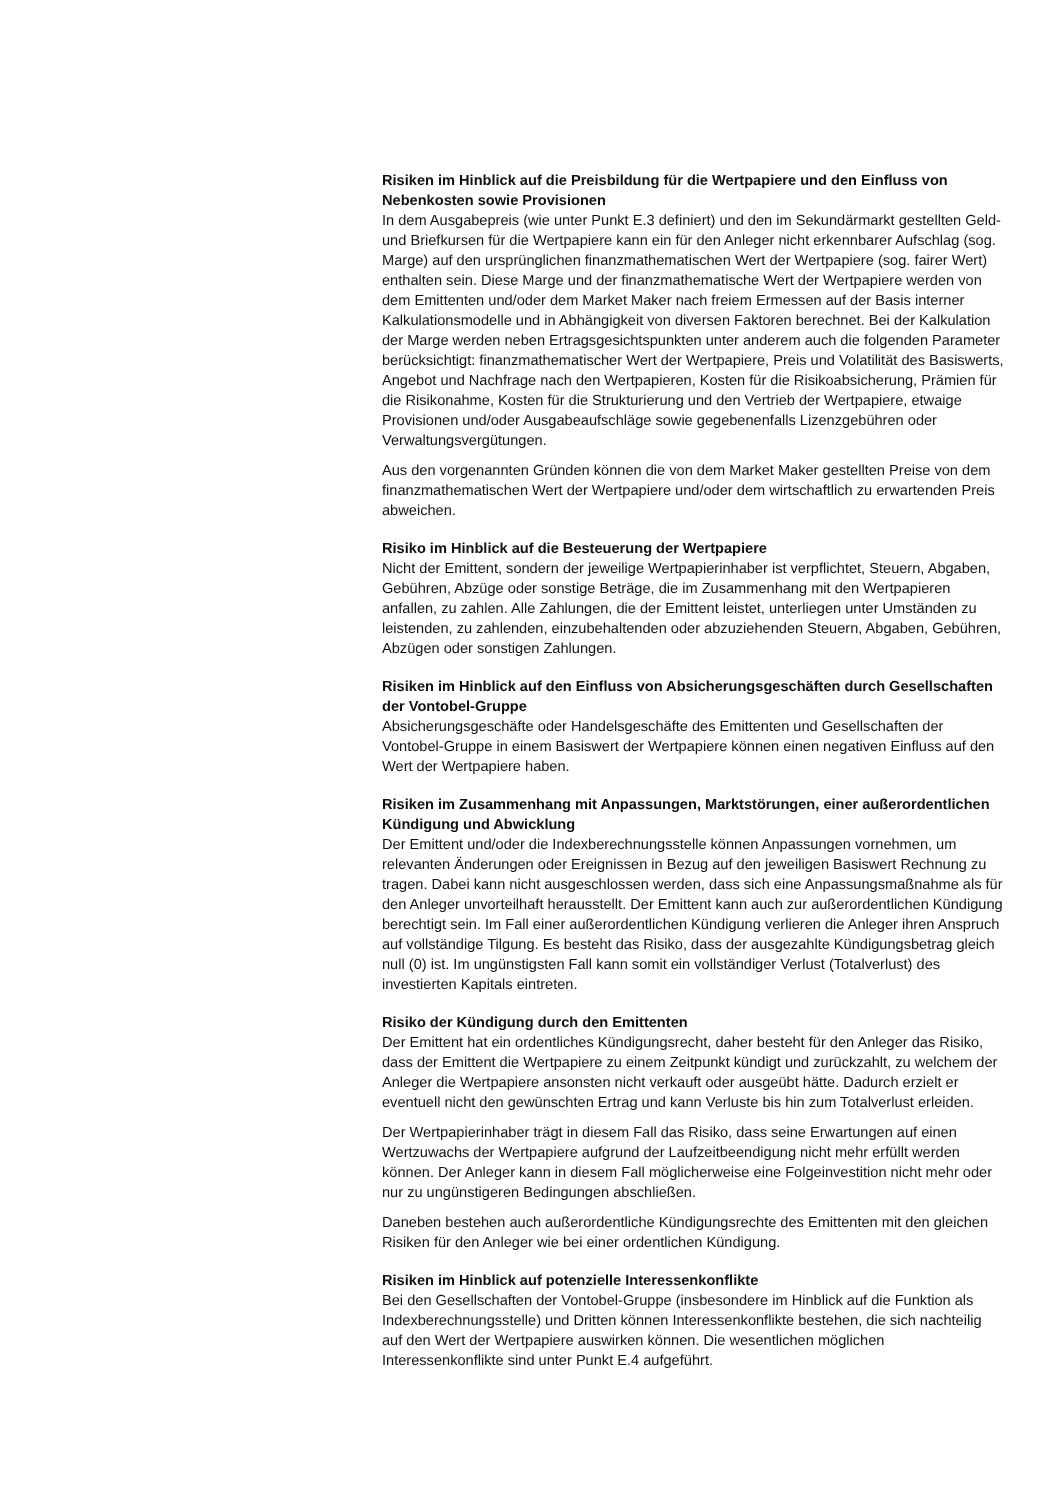Risiken im Hinblick auf die Preisbildung für die Wertpapiere und den Einfluss von Nebenkosten sowie Provisionen
In dem Ausgabepreis (wie unter Punkt E.3 definiert) und den im Sekundärmarkt gestellten Geld- und Briefkursen für die Wertpapiere kann ein für den Anleger nicht erkennbarer Aufschlag (sog. Marge) auf den ursprünglichen finanzmathematischen Wert der Wertpapiere (sog. fairer Wert) enthalten sein. Diese Marge und der finanzmathematische Wert der Wertpapiere werden von dem Emittenten und/oder dem Market Maker nach freiem Ermessen auf der Basis interner Kalkulationsmodelle und in Abhängigkeit von diversen Faktoren berechnet. Bei der Kalkulation der Marge werden neben Ertragsgesichtspunkten unter anderem auch die folgenden Parameter berücksichtigt: finanzmathematischer Wert der Wertpapiere, Preis und Volatilität des Basiswerts, Angebot und Nachfrage nach den Wertpapieren, Kosten für die Risikoabsicherung, Prämien für die Risikonahme, Kosten für die Strukturierung und den Vertrieb der Wertpapiere, etwaige Provisionen und/oder Ausgabeaufschläge sowie gegebenenfalls Lizenzgebühren oder Verwaltungsvergütungen.
Aus den vorgenannten Gründen können die von dem Market Maker gestellten Preise von dem finanzmathematischen Wert der Wertpapiere und/oder dem wirtschaftlich zu erwartenden Preis abweichen.
Risiko im Hinblick auf die Besteuerung der Wertpapiere
Nicht der Emittent, sondern der jeweilige Wertpapierinhaber ist verpflichtet, Steuern, Abgaben, Gebühren, Abzüge oder sonstige Beträge, die im Zusammenhang mit den Wertpapieren anfallen, zu zahlen. Alle Zahlungen, die der Emittent leistet, unterliegen unter Umständen zu leistenden, zu zahlenden, einzubehaltenden oder abzuziehenden Steuern, Abgaben, Gebühren, Abzügen oder sonstigen Zahlungen.
Risiken im Hinblick auf den Einfluss von Absicherungsgeschäften durch Gesellschaften der Vontobel-Gruppe
Absicherungsgeschäfte oder Handelsgeschäfte des Emittenten und Gesellschaften der Vontobel-Gruppe in einem Basiswert der Wertpapiere können einen negativen Einfluss auf den Wert der Wertpapiere haben.
Risiken im Zusammenhang mit Anpassungen, Marktstörungen, einer außerordentlichen Kündigung und Abwicklung
Der Emittent und/oder die Indexberechnungsstelle können Anpassungen vornehmen, um relevanten Änderungen oder Ereignissen in Bezug auf den jeweiligen Basiswert Rechnung zu tragen. Dabei kann nicht ausgeschlossen werden, dass sich eine Anpassungsmaßnahme als für den Anleger unvorteilhaft herausstellt. Der Emittent kann auch zur außerordentlichen Kündigung berechtigt sein. Im Fall einer außerordentlichen Kündigung verlieren die Anleger ihren Anspruch auf vollständige Tilgung. Es besteht das Risiko, dass der ausgezahlte Kündigungsbetrag gleich null (0) ist. Im ungünstigsten Fall kann somit ein vollständiger Verlust (Totalverlust) des investierten Kapitals eintreten.
Risiko der Kündigung durch den Emittenten
Der Emittent hat ein ordentliches Kündigungsrecht, daher besteht für den Anleger das Risiko, dass der Emittent die Wertpapiere zu einem Zeitpunkt kündigt und zurückzahlt, zu welchem der Anleger die Wertpapiere ansonsten nicht verkauft oder ausgeübt hätte. Dadurch erzielt er eventuell nicht den gewünschten Ertrag und kann Verluste bis hin zum Totalverlust erleiden.
Der Wertpapierinhaber trägt in diesem Fall das Risiko, dass seine Erwartungen auf einen Wertzuwachs der Wertpapiere aufgrund der Laufzeitbeendigung nicht mehr erfüllt werden können. Der Anleger kann in diesem Fall möglicherweise eine Folgeinvestition nicht mehr oder nur zu ungünstigeren Bedingungen abschließen.
Daneben bestehen auch außerordentliche Kündigungsrechte des Emittenten mit den gleichen Risiken für den Anleger wie bei einer ordentlichen Kündigung.
Risiken im Hinblick auf potenzielle Interessenkonflikte
Bei den Gesellschaften der Vontobel-Gruppe (insbesondere im Hinblick auf die Funktion als Indexberechnungsstelle) und Dritten können Interessenkonflikte bestehen, die sich nachteilig auf den Wert der Wertpapiere auswirken können. Die wesentlichen möglichen Interessenkonflikte sind unter Punkt E.4 aufgeführt.